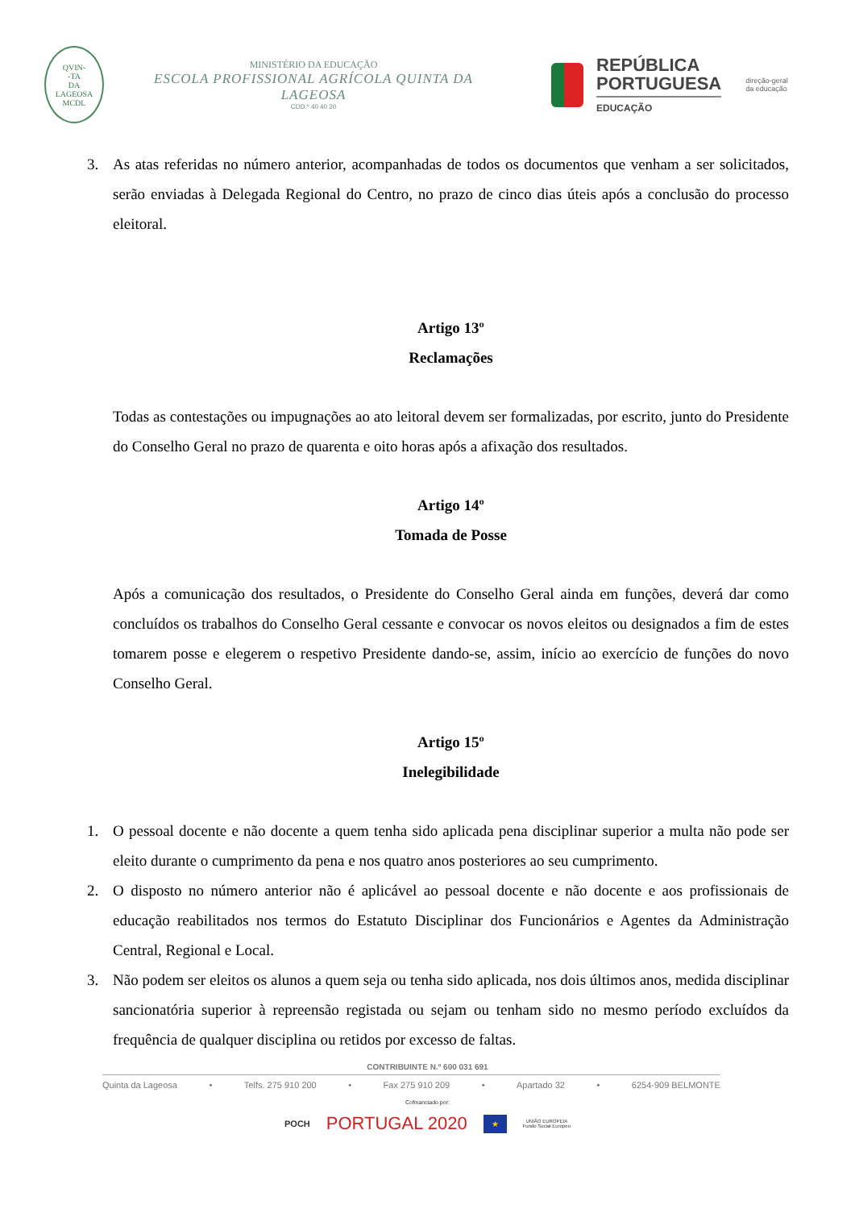QVIN-
-TA
DA
LAGEOSA
MCDL
MINISTÉRIO DA EDUCAÇÃO
ESCOLA PROFISSIONAL AGRÍCOLA QUINTA DA LAGEOSA
COD.º 40 40 20
REPÚBLICA
PORTUGUESA
EDUCAÇÃO
direção-geral
da educação
3. As atas referidas no número anterior, acompanhadas de todos os documentos que venham a ser solicitados, serão enviadas à Delegada Regional do Centro, no prazo de cinco dias úteis após a conclusão do processo eleitoral.
Artigo 13º
Reclamações
Todas as contestações ou impugnações ao ato leitoral devem ser formalizadas, por escrito, junto do Presidente do Conselho Geral no prazo de quarenta e oito horas após a afixação dos resultados.
Artigo 14º
Tomada de Posse
Após a comunicação dos resultados, o Presidente do Conselho Geral ainda em funções, deverá dar como concluídos os trabalhos do Conselho Geral cessante e convocar os novos eleitos ou designados a fim de estes tomarem posse e elegerem o respetivo Presidente dando-se, assim, início ao exercício de funções do novo Conselho Geral.
Artigo 15º
Inelegibilidade
1. O pessoal docente e não docente a quem tenha sido aplicada pena disciplinar superior a multa não pode ser eleito durante o cumprimento da pena e nos quatro anos posteriores ao seu cumprimento.
2. O disposto no número anterior não é aplicável ao pessoal docente e não docente e aos profissionais de educação reabilitados nos termos do Estatuto Disciplinar dos Funcionários e Agentes da Administração Central, Regional e Local.
3. Não podem ser eleitos os alunos a quem seja ou tenha sido aplicada, nos dois últimos anos, medida disciplinar sancionatória superior à repreensão registada ou sejam ou tenham sido no mesmo período excluídos da frequência de qualquer disciplina ou retidos por excesso de faltas.
CONTRIBUINTE N.º 600 031 691
Quinta da Lageosa • Telfs. 275 910 200 • Fax 275 910 209 • Apartado 32 • 6254-909 BELMONTE
Cofinanciado por:
POCH PORTUGAL 2020 ★ UNIÃO EUROPEIA
Fundo Social Europeu